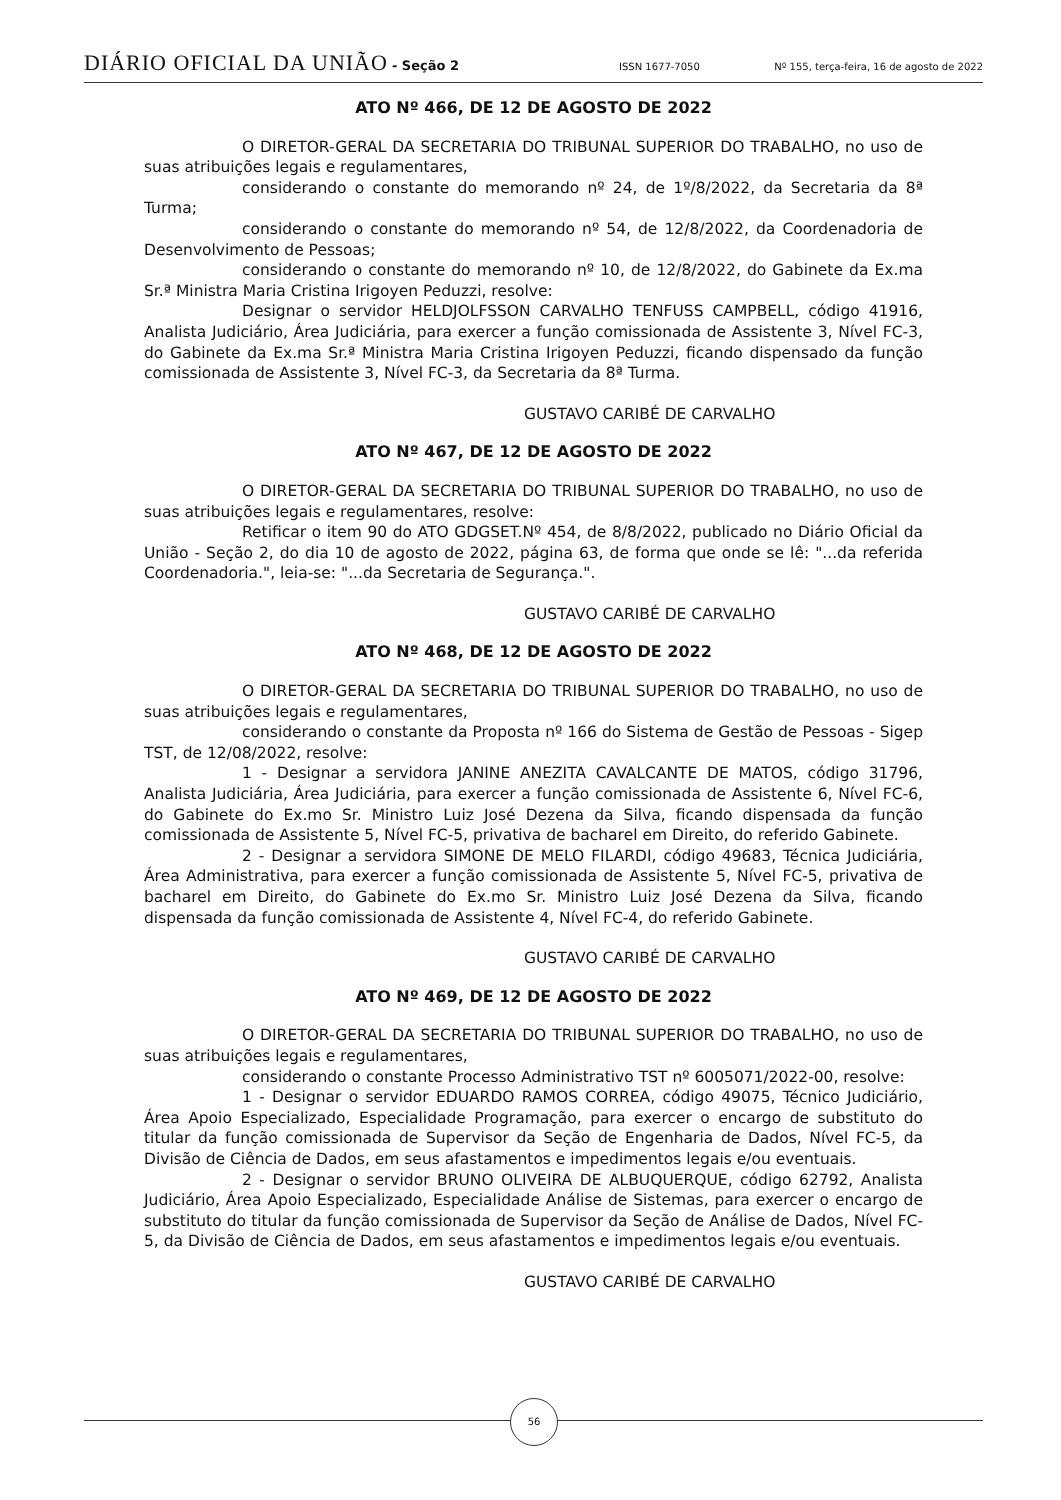DIÁRIO OFICIAL DA UNIÃO - Seção 2 ISSN 1677-7050 Nº 155, terça-feira, 16 de agosto de 2022
ATO Nº 466, DE 12 DE AGOSTO DE 2022
O DIRETOR-GERAL DA SECRETARIA DO TRIBUNAL SUPERIOR DO TRABALHO, no uso de suas atribuições legais e regulamentares,
considerando o constante do memorando nº 24, de 1º/8/2022, da Secretaria da 8ª Turma;
considerando o constante do memorando nº 54, de 12/8/2022, da Coordenadoria de Desenvolvimento de Pessoas;
considerando o constante do memorando nº 10, de 12/8/2022, do Gabinete da Ex.ma Sr.ª Ministra Maria Cristina Irigoyen Peduzzi, resolve:
Designar o servidor HELDJOLFSSON CARVALHO TENFUSS CAMPBELL, código 41916, Analista Judiciário, Área Judiciária, para exercer a função comissionada de Assistente 3, Nível FC-3, do Gabinete da Ex.ma Sr.ª Ministra Maria Cristina Irigoyen Peduzzi, ficando dispensado da função comissionada de Assistente 3, Nível FC-3, da Secretaria da 8ª Turma.
GUSTAVO CARIBÉ DE CARVALHO
ATO Nº 467, DE 12 DE AGOSTO DE 2022
O DIRETOR-GERAL DA SECRETARIA DO TRIBUNAL SUPERIOR DO TRABALHO, no uso de suas atribuições legais e regulamentares, resolve:
Retificar o item 90 do ATO GDGSET.Nº 454, de 8/8/2022, publicado no Diário Oficial da União - Seção 2, do dia 10 de agosto de 2022, página 63, de forma que onde se lê: "...da referida Coordenadoria.", leia-se: "...da Secretaria de Segurança.".
GUSTAVO CARIBÉ DE CARVALHO
ATO Nº 468, DE 12 DE AGOSTO DE 2022
O DIRETOR-GERAL DA SECRETARIA DO TRIBUNAL SUPERIOR DO TRABALHO, no uso de suas atribuições legais e regulamentares,
considerando o constante da Proposta nº 166 do Sistema de Gestão de Pessoas - Sigep TST, de 12/08/2022, resolve:
1 - Designar a servidora JANINE ANEZITA CAVALCANTE DE MATOS, código 31796, Analista Judiciária, Área Judiciária, para exercer a função comissionada de Assistente 6, Nível FC-6, do Gabinete do Ex.mo Sr. Ministro Luiz José Dezena da Silva, ficando dispensada da função comissionada de Assistente 5, Nível FC-5, privativa de bacharel em Direito, do referido Gabinete.
2 - Designar a servidora SIMONE DE MELO FILARDI, código 49683, Técnica Judiciária, Área Administrativa, para exercer a função comissionada de Assistente 5, Nível FC-5, privativa de bacharel em Direito, do Gabinete do Ex.mo Sr. Ministro Luiz José Dezena da Silva, ficando dispensada da função comissionada de Assistente 4, Nível FC-4, do referido Gabinete.
GUSTAVO CARIBÉ DE CARVALHO
ATO Nº 469, DE 12 DE AGOSTO DE 2022
O DIRETOR-GERAL DA SECRETARIA DO TRIBUNAL SUPERIOR DO TRABALHO, no uso de suas atribuições legais e regulamentares,
considerando o constante Processo Administrativo TST nº 6005071/2022-00, resolve:
1 - Designar o servidor EDUARDO RAMOS CORREA, código 49075, Técnico Judiciário, Área Apoio Especializado, Especialidade Programação, para exercer o encargo de substituto do titular da função comissionada de Supervisor da Seção de Engenharia de Dados, Nível FC-5, da Divisão de Ciência de Dados, em seus afastamentos e impedimentos legais e/ou eventuais.
2 - Designar o servidor BRUNO OLIVEIRA DE ALBUQUERQUE, código 62792, Analista Judiciário, Área Apoio Especializado, Especialidade Análise de Sistemas, para exercer o encargo de substituto do titular da função comissionada de Supervisor da Seção de Análise de Dados, Nível FC-5, da Divisão de Ciência de Dados, em seus afastamentos e impedimentos legais e/ou eventuais.
GUSTAVO CARIBÉ DE CARVALHO
56